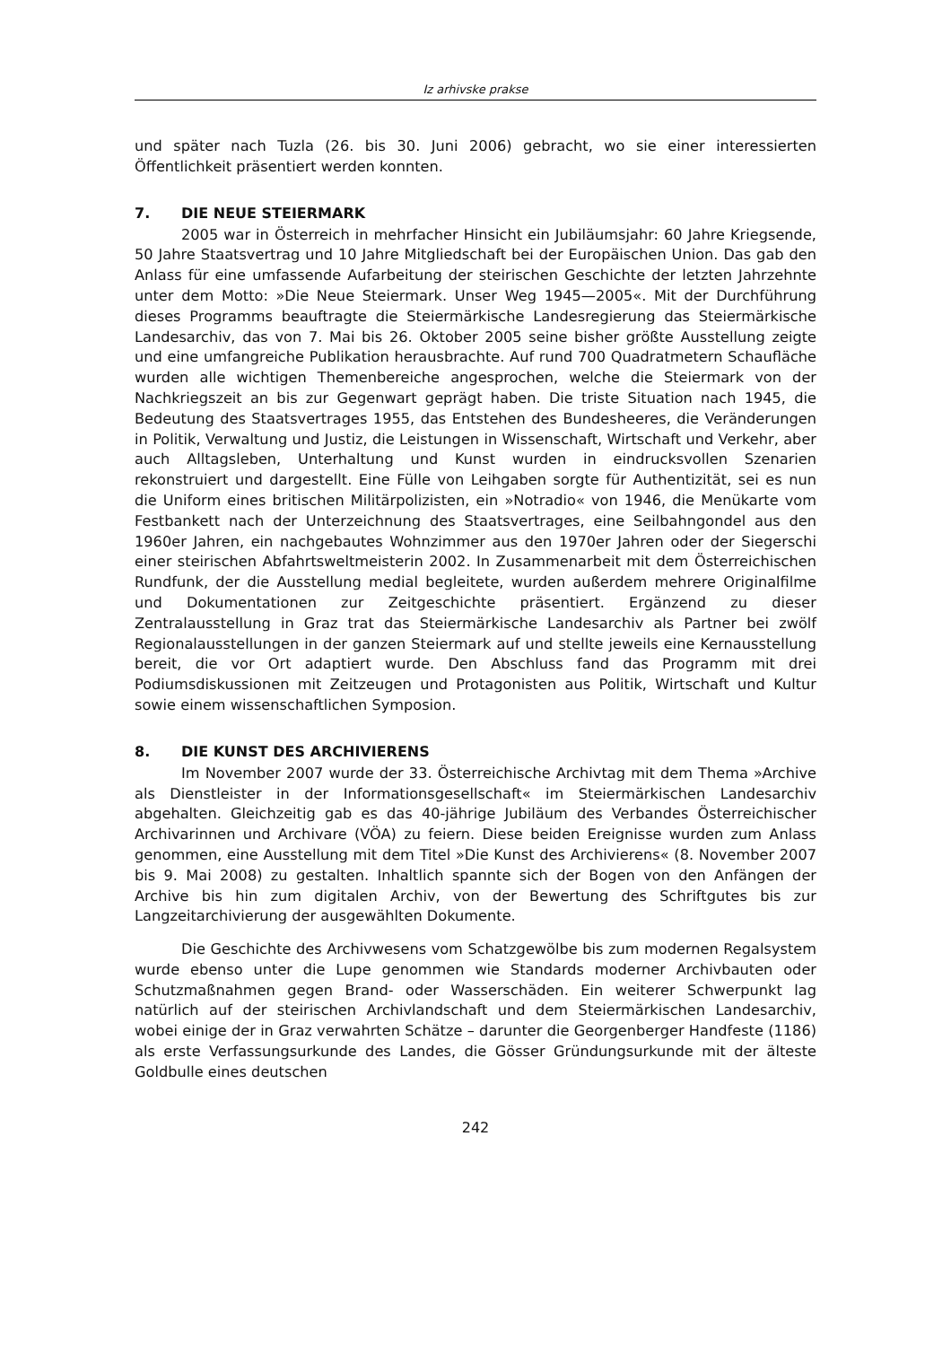Iz arhivske prakse
und später nach Tuzla (26. bis 30. Juni 2006) gebracht, wo sie einer interessierten Öffentlichkeit präsentiert werden konnten.
7. DIE NEUE STEIERMARK
2005 war in Österreich in mehrfacher Hinsicht ein Jubiläumsjahr: 60 Jahre Kriegsende, 50 Jahre Staatsvertrag und 10 Jahre Mitgliedschaft bei der Europäischen Union. Das gab den Anlass für eine umfassende Aufarbeitung der steirischen Geschichte der letzten Jahrzehnte unter dem Motto: »Die Neue Steiermark. Unser Weg 1945—2005«. Mit der Durchführung dieses Programms beauftragte die Steiermärkische Landesregierung das Steiermärkische Landesarchiv, das von 7. Mai bis 26. Oktober 2005 seine bisher größte Ausstellung zeigte und eine umfangreiche Publikation herausbrachte. Auf rund 700 Quadratmetern Schaufläche wurden alle wichtigen Themenbereiche angesprochen, welche die Steiermark von der Nachkriegszeit an bis zur Gegenwart geprägt haben. Die triste Situation nach 1945, die Bedeutung des Staatsvertrages 1955, das Entstehen des Bundesheeres, die Veränderungen in Politik, Verwaltung und Justiz, die Leistungen in Wissenschaft, Wirtschaft und Verkehr, aber auch Alltagsleben, Unterhaltung und Kunst wurden in eindrucksvollen Szenarien rekonstruiert und dargestellt. Eine Fülle von Leihgaben sorgte für Authentizität, sei es nun die Uniform eines britischen Militärpolizisten, ein »Notradio« von 1946, die Menükarte vom Festbankett nach der Unterzeichnung des Staatsvertrages, eine Seilbahngondel aus den 1960er Jahren, ein nachgebautes Wohnzimmer aus den 1970er Jahren oder der Siegerschi einer steirischen Abfahrtsweltmeisterin 2002. In Zusammenarbeit mit dem Österreichischen Rundfunk, der die Ausstellung medial begleitete, wurden außerdem mehrere Originalfilme und Dokumentationen zur Zeitgeschichte präsentiert. Ergänzend zu dieser Zentralausstellung in Graz trat das Steiermärkische Landesarchiv als Partner bei zwölf Regionalausstellungen in der ganzen Steiermark auf und stellte jeweils eine Kernausstellung bereit, die vor Ort adaptiert wurde. Den Abschluss fand das Programm mit drei Podiumsdiskussionen mit Zeitzeugen und Protagonisten aus Politik, Wirtschaft und Kultur sowie einem wissenschaftlichen Symposion.
8. DIE KUNST DES ARCHIVIERENS
Im November 2007 wurde der 33. Österreichische Archivtag mit dem Thema »Archive als Dienstleister in der Informationsgesellschaft« im Steiermärkischen Landesarchiv abgehalten. Gleichzeitig gab es das 40-jährige Jubiläum des Verbandes Österreichischer Archivarinnen und Archivare (VÖA) zu feiern. Diese beiden Ereignisse wurden zum Anlass genommen, eine Ausstellung mit dem Titel »Die Kunst des Archivierens« (8. November 2007 bis 9. Mai 2008) zu gestalten. Inhaltlich spannte sich der Bogen von den Anfängen der Archive bis hin zum digitalen Archiv, von der Bewertung des Schriftgutes bis zur Langzeitarchivierung der ausgewählten Dokumente.
Die Geschichte des Archivwesens vom Schatzgewölbe bis zum modernen Regalsystem wurde ebenso unter die Lupe genommen wie Standards moderner Archivbauten oder Schutzmaßnahmen gegen Brand- oder Wasserschäden. Ein weiterer Schwerpunkt lag natürlich auf der steirischen Archivlandschaft und dem Steiermärkischen Landesarchiv, wobei einige der in Graz verwahrten Schätze – darunter die Georgenberger Handfeste (1186) als erste Verfassungsurkunde des Landes, die Gösser Gründungsurkunde mit der älteste Goldbulle eines deutschen
242